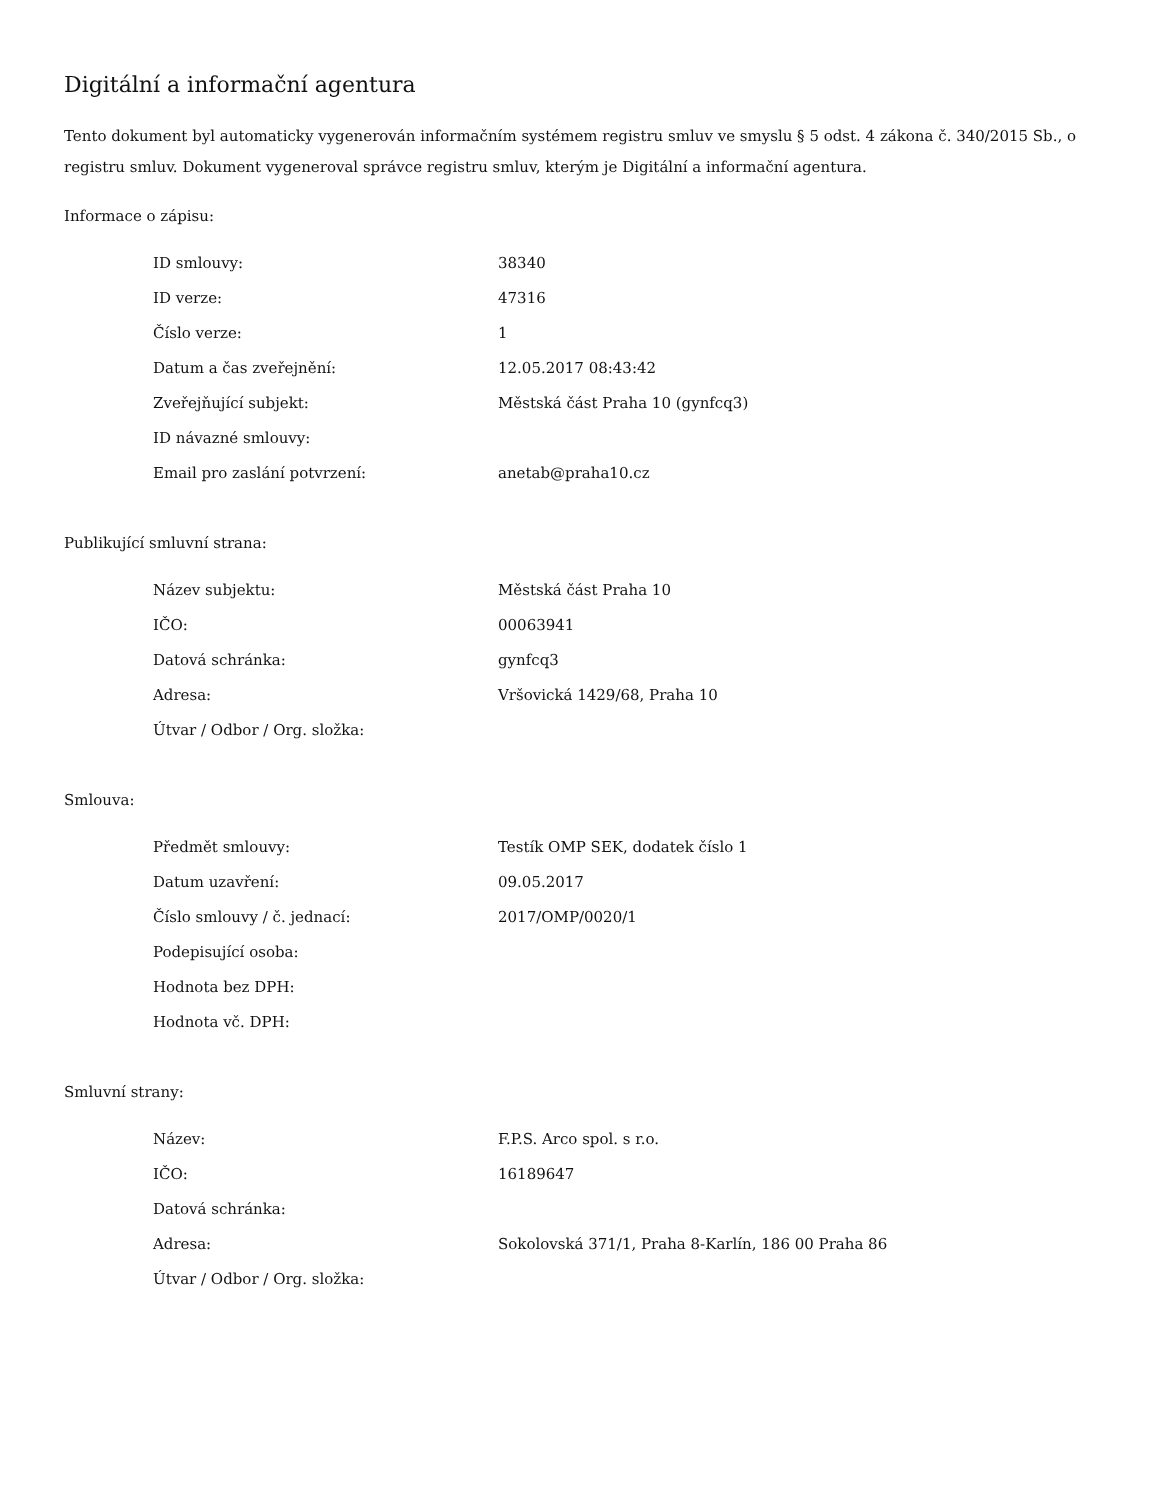Digitální a informační agentura
Tento dokument byl automaticky vygenerován informačním systémem registru smluv ve smyslu § 5 odst. 4 zákona č. 340/2015 Sb., o registru smluv. Dokument vygeneroval správce registru smluv, kterým je Digitální a informační agentura.
Informace o zápisu:
| ID smlouvy: | 38340 |
| ID verze: | 47316 |
| Číslo verze: | 1 |
| Datum a čas zveřejnění: | 12.05.2017 08:43:42 |
| Zveřejňující subjekt: | Městská část Praha 10 (gynfcq3) |
| ID návazné smlouvy: | |
| Email pro zaslání potvrzení: | anetab@praha10.cz |
Publikující smluvní strana:
| Název subjektu: | Městská část Praha 10 |
| IČO: | 00063941 |
| Datová schránka: | gynfcq3 |
| Adresa: | Vršovická 1429/68, Praha 10 |
| Útvar / Odbor / Org. složka: | |
Smlouva:
| Předmět smlouvy: | Testík OMP SEK, dodatek číslo 1 |
| Datum uzavření: | 09.05.2017 |
| Číslo smlouvy / č. jednací: | 2017/OMP/0020/1 |
| Podepisující osoba: | |
| Hodnota bez DPH: | |
| Hodnota vč. DPH: | |
Smluvní strany:
| Název: | F.P.S. Arco spol. s r.o. |
| IČO: | 16189647 |
| Datová schránka: | |
| Adresa: | Sokolovská 371/1, Praha 8-Karlín, 186 00 Praha 86 |
| Útvar / Odbor / Org. složka: | |